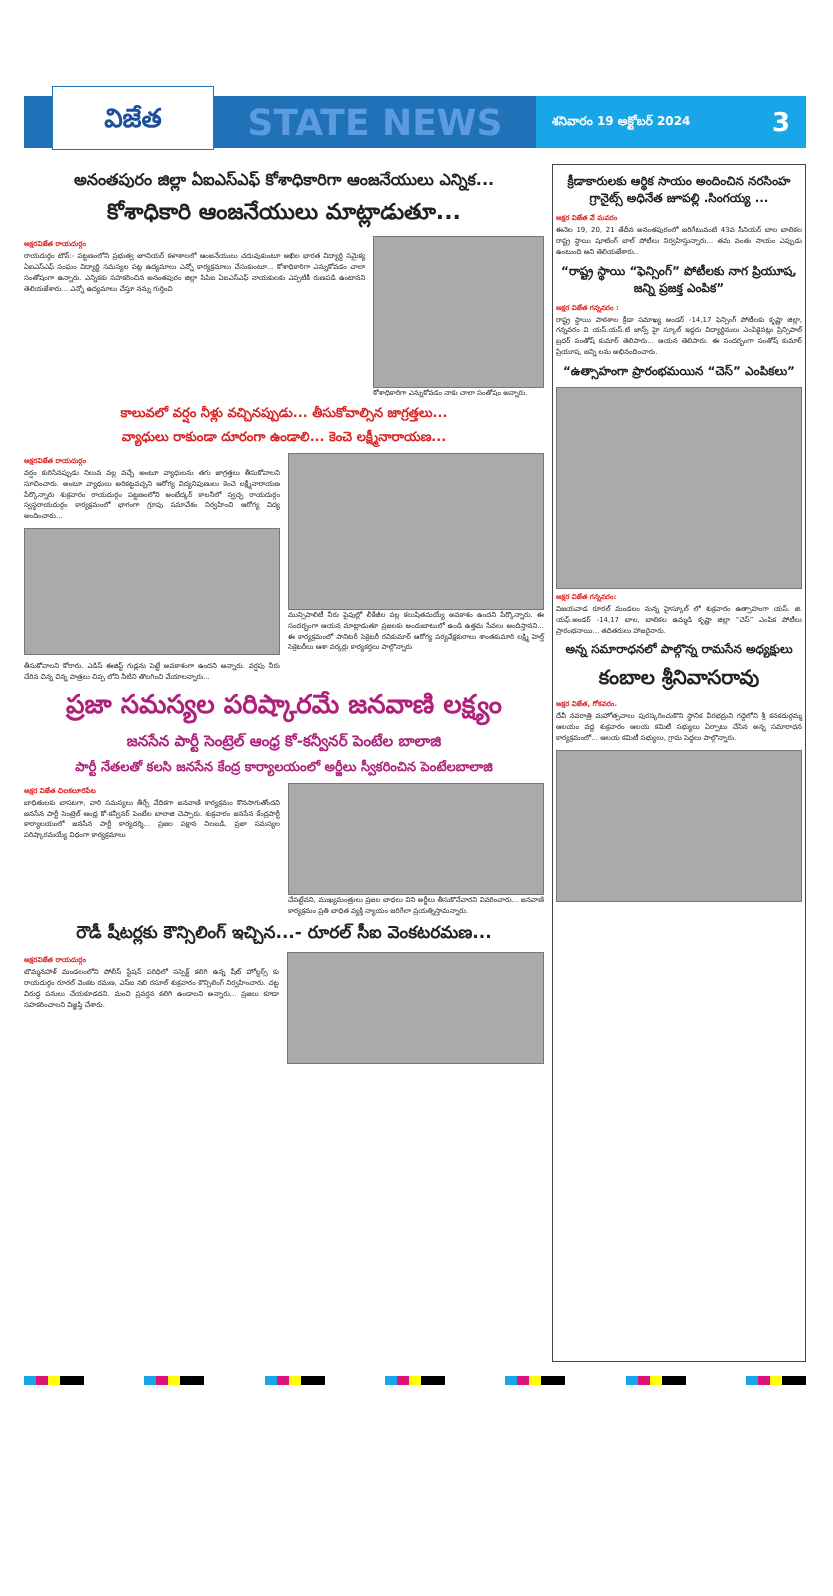విజేత
STATE NEWS
శనివారం 19 అక్టోబర్ 2024 3
అనంతపురం జిల్లా ఏఐఎస్ఎఫ్ కోశాధికారిగా ఆంజనేయులు ఎన్నిక...
కోశాధికారి ఆంజనేయులు మాట్లాడుతూ...
అక్షరవిజేత రాయదుర్గం
రాయదుర్గం టౌన్:- పట్టణంలోని ప్రభుత్వ జూనియర్ కళాశాలలో ఆంజనేయులు చదువుకుంటూ అఖిల భారత విద్యార్థి సమైక్య ఏఐఎస్ఎఫ్ సంఘం విద్యార్థి సమస్యల పట్ల ఉద్యమాలు ఎన్నో కార్యక్రమాలు చేసుకుంటూ... కోశాధికారిగా ఎన్నుకోవడం చాలా సంతోషంగా ఉన్నారు. ఎన్నికకు సహకరించిన అనంతపురం జిల్లా సిపిఐ ఏఐఎస్ఎఫ్ నాయకులకు ఎప్పటికీ రుణపడి ఉంటానని తెలియజేశారు... ఎన్నో ఉద్యమాలు చేస్తూ నన్ను గుర్తించి
కోశాధికారిగా ఎన్నుకోవడం నాకు చాలా సంతోషం అన్నారు.
కాలువలో వర్షం నీళ్లు వచ్చినప్పుడు... తీసుకోవాల్సిన జాగ్రత్తలు...
వ్యాధులు రాకుండా దూరంగా ఉండాలి... కెంచె లక్ష్మీనారాయణ...
అక్షరవిజేత రాయదుర్గం
వర్షం కురిసినప్పుడు నిలువ వల్ల వచ్చే అంటూ వ్యాధులను తగు జాగ్రత్తలు తీసుకోవాలని సూచించారు. అంటూ వ్యాధులు అరికట్టవచ్చని ఆరోగ్య విద్యనిపుణులు కెంచె లక్ష్మీనారాయణ పేర్కొన్నారు శుక్రవారం రాయదుర్గం పట్టణంలోని అంబేద్కర్ కాలనీలో స్వచ్ఛ రాయదుర్గం స్వస్థరాయదుర్గం కార్యక్రమంలో భాగంగా గ్రూపు సమావేశం నిర్వహించి ఆరోగ్య విద్య అందించారు...
తీసుకోవాలని కోరారు. ఎడిస్ ఈజిప్ట్ గుడ్లను పెట్టే అవకాశంగా ఉందని అన్నారు. వర్షపు నీరు చేరిన చిన్న చిన్న పాత్రలు చిప్ప లోని నీటిని తొలగించి వేయాలన్నారు...
మున్సిపాలిటీ నీరు పైపుల్లో లీకేజీల వల్ల కలుషితమయ్యే అవకాశం ఉందని పేర్కొన్నారు. ఈ సందర్భంగా ఆయన మాట్లాడుతూ ప్రజలకు అందుబాటులో ఉండి ఉత్తమ సేవలు అందిస్తానని... ఈ కార్యక్రమంలో సానిటరీ సెక్రెటరీ రవికుమార్ ఆరోగ్య పర్యవేక్షకురాలు శాంతకుమారి లక్ష్మి హెల్త్ సెక్రెటరీలు ఆశా వర్కర్లు కార్యకర్తలు పాల్గొన్నారు
ప్రజా సమస్యల పరిష్కారమే జనవాణి లక్ష్యం
జనసేన పార్టీ సెంట్రెల్ ఆంధ్ర కో-కన్వీనర్ పెంటేల బాలాజి
పార్టీ నేతలతో కలసి జనసేన కేంద్ర కార్యాలయంలో అర్జీలు స్వీకరించిన పెంటేలబాలాజి
అక్షర విజేత చిలకలూరిపేట
బాధితులకు బాసటగా, వారి సమస్యలు తీర్చే వేదికగా జనవాణి కార్యక్రమం కొనసాగుతోందని జనసేన పార్టీ సెంట్రెల్ ఆంధ్ర కో-కన్వీనర్ పెంటేల బాలాజి చెప్పారు. శుక్రవారం జనసేన కేంద్రపార్టీ కార్యాలయంలో జనసేన పార్టీ కార్యదర్శి... ప్రజల పక్షాన నిలబడి, ప్రజా సమస్యల పరిష్కారమయ్యే విధంగా కార్యక్రమాలు
చేపట్టేవని, ముఖ్యమంత్రులు ప్రజల బాధలు విని అర్జీలు తీసుకొనేవారని వివరించారు... జనవాణి కార్యక్రమం ప్రతి బాధిత వ్యక్తి న్యాయం జరిగేలా ప్రయత్నిస్తామన్నారు.
రౌడీ షీటర్లకు కౌన్సిలింగ్ ఇచ్చిన...- రూరల్ సీఐ వెంకటరమణ...
అక్షరవిజేత రాయదుర్గం
బొమ్మనహాళ్ మండలంలోని పోలీస్ స్టేషన్ పరిధిలో సస్పెక్ట్ కలిగి ఉన్న షీట్ హోల్డర్స్ కు రాయదుర్గం రూరల్ వెంకట రమణ, ఎస్ఐ నబి రసూల్ శుక్రవారం కౌన్సిలింగ్ నిర్వహించారు. చట్ట విరుద్ధ పనులు చేయకూడదని. మంచి ప్రవర్తన కలిగి ఉండాలని అన్నారు... ప్రజలు కూడా సహకరించాలని విజ్ఞప్తి చేశారు.
క్రీడాకారులకు ఆర్థిక సాయం అందించిన నరసింహ గ్రానైట్స్ అధినేత జూపల్లి .సింగయ్య ...
అక్షర విజేత వే మవరం
ఈనెల 19, 20, 21 తేదీన అనంతపురంలో జరిగేటువంటి 43వ సీనియర్ బాల బాలికల రాష్ట్ర స్థాయి షూటింగ్ బాల్ పోటీలు నిర్వహిస్తున్నారు... తమ వంతు సాయం ఎప్పుడు ఉంటుంది అని తెలియజేశారు..
“రాష్ట్ర స్థాయి “ఫెన్సింగ్” పోటీలకు నాగ ప్రియూష, జన్ని ప్రజక్త ఎంపిక”
అక్షర విజేత గన్నవరం :
రాష్ట్ర స్థాయి పాఠశాల క్రీడా సమాఖ్య అండర్ -14,17 ఫెన్సింగ్ పోటీలకు కృష్ణా జిల్లా, గన్నవరం వి యస్.యస్.టి జాన్స్ హై స్కూల్ ఇద్దరు విద్యార్థినులు ఎంపికైనట్లు ప్రిన్సిపాల్ బ్రదర్ సంతోష్ కుమార్ తెలిపారు... ఆయన తెలిపారు. ఈ సందర్భంగా సంతోష్ కుమార్ ప్రియూష, జన్ని లను అభినందించారు.
“ఉత్సాహంగా ప్రారంభమయిన “చెస్” ఎంపికలు”
అక్షర విజేత గన్నవరం:
విజయవాడ రూరల్ మండలం నున్న హైస్కూల్ లో శుక్రవారం ఉత్సాహంగా యస్. జి. యఫ్.అండర్ -14,17 బాల, బాలికల ఉమ్మడి కృష్ణా జిల్లా “చెస్” ఎంపిక పోటీలు ప్రారంభనాయి... తదితరులు హాజరైనారు.
అన్న సమారాధనలో పాల్గొన్న రామసేన అధ్యక్షులు
కంబాల శ్రీనివాసరావు
అక్షర విజేత, గోకవరం.
దేవీ నవరాత్రి మహోత్సవాలు పురస్కరించుకొని స్థానిక వీరభద్రుని గద్దెలోని శ్రీ కనకదుర్గమ్మ ఆలయం వద్ద శుక్రవారం ఆలయ కమిటీ సభ్యులు ఏర్పాటు చేసిన అన్న సమారాధన కార్యక్రమంలో... ఆలయ కమిటీ సభ్యులు, గ్రామ పెద్దలు పాల్గొన్నారు.